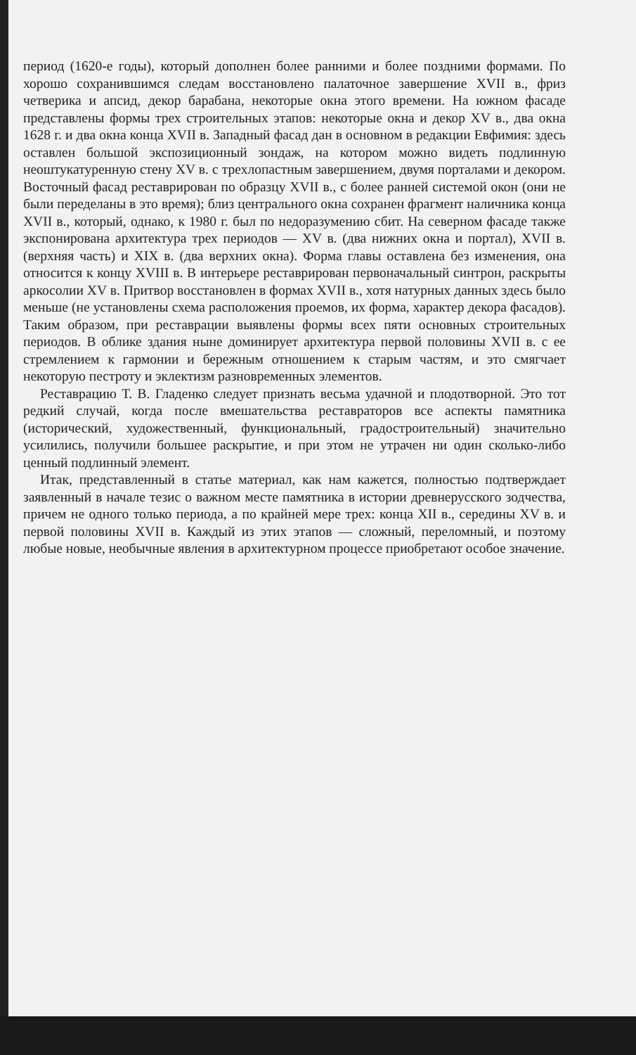период (1620-е годы), который дополнен более ранними и более поздними формами. По хорошо сохранившимся следам восстановлено палаточное завершение XVII в., фриз четверика и апсид, декор барабана, некоторые окна этого времени. На южном фасаде представлены формы трех строительных этапов: некоторые окна и декор XV в., два окна 1628 г. и два окна конца XVII в. Западный фасад дан в основном в редакции Евфимия: здесь оставлен большой экспозиционный зондаж, на котором можно видеть подлинную неоштукатуренную стену XV в. с трехлопастным завершением, двумя порталами и декором. Восточный фасад реставрирован по образцу XVII в., с более ранней системой окон (они не были переделаны в это время); близ центрального окна сохранен фрагмент наличника конца XVII в., который, однако, к 1980 г. был по недоразумению сбит. На северном фасаде также экспонирована архитектура трех периодов — XV в. (два нижних окна и портал), XVII в. (верхняя часть) и XIX в. (два верхних окна). Форма главы оставлена без изменения, она относится к концу XVIII в. В интерьере реставрирован первоначальный синтрон, раскрыты аркосолии XV в. Притвор восстановлен в формах XVII в., хотя натурных данных здесь было меньше (не установлены схема расположения проемов, их форма, характер декора фасадов). Таким образом, при реставрации выявлены формы всех пяти основных строительных периодов. В облике здания ныне доминирует архитектура первой половины XVII в. с ее стремлением к гармонии и бережным отношением к старым частям, и это смягчает некоторую пестроту и эклектизм разновременных элементов.
Реставрацию Т. В. Гладенко следует признать весьма удачной и плодотворной. Это тот редкий случай, когда после вмешательства реставраторов все аспекты памятника (исторический, художественный, функциональный, градостроительный) значительно усилились, получили большее раскрытие, и при этом не утрачен ни один сколько-либо ценный подлинный элемент.
Итак, представленный в статье материал, как нам кажется, полностью подтверждает заявленный в начале тезис о важном месте памятника в истории древнерусского зодчества, причем не одного только периода, а по крайней мере трех: конца XII в., середины XV в. и первой половины XVII в. Каждый из этих этапов — сложный, переломный, и поэтому любые новые, необычные явления в архитектурном процессе приобретают особое значение.